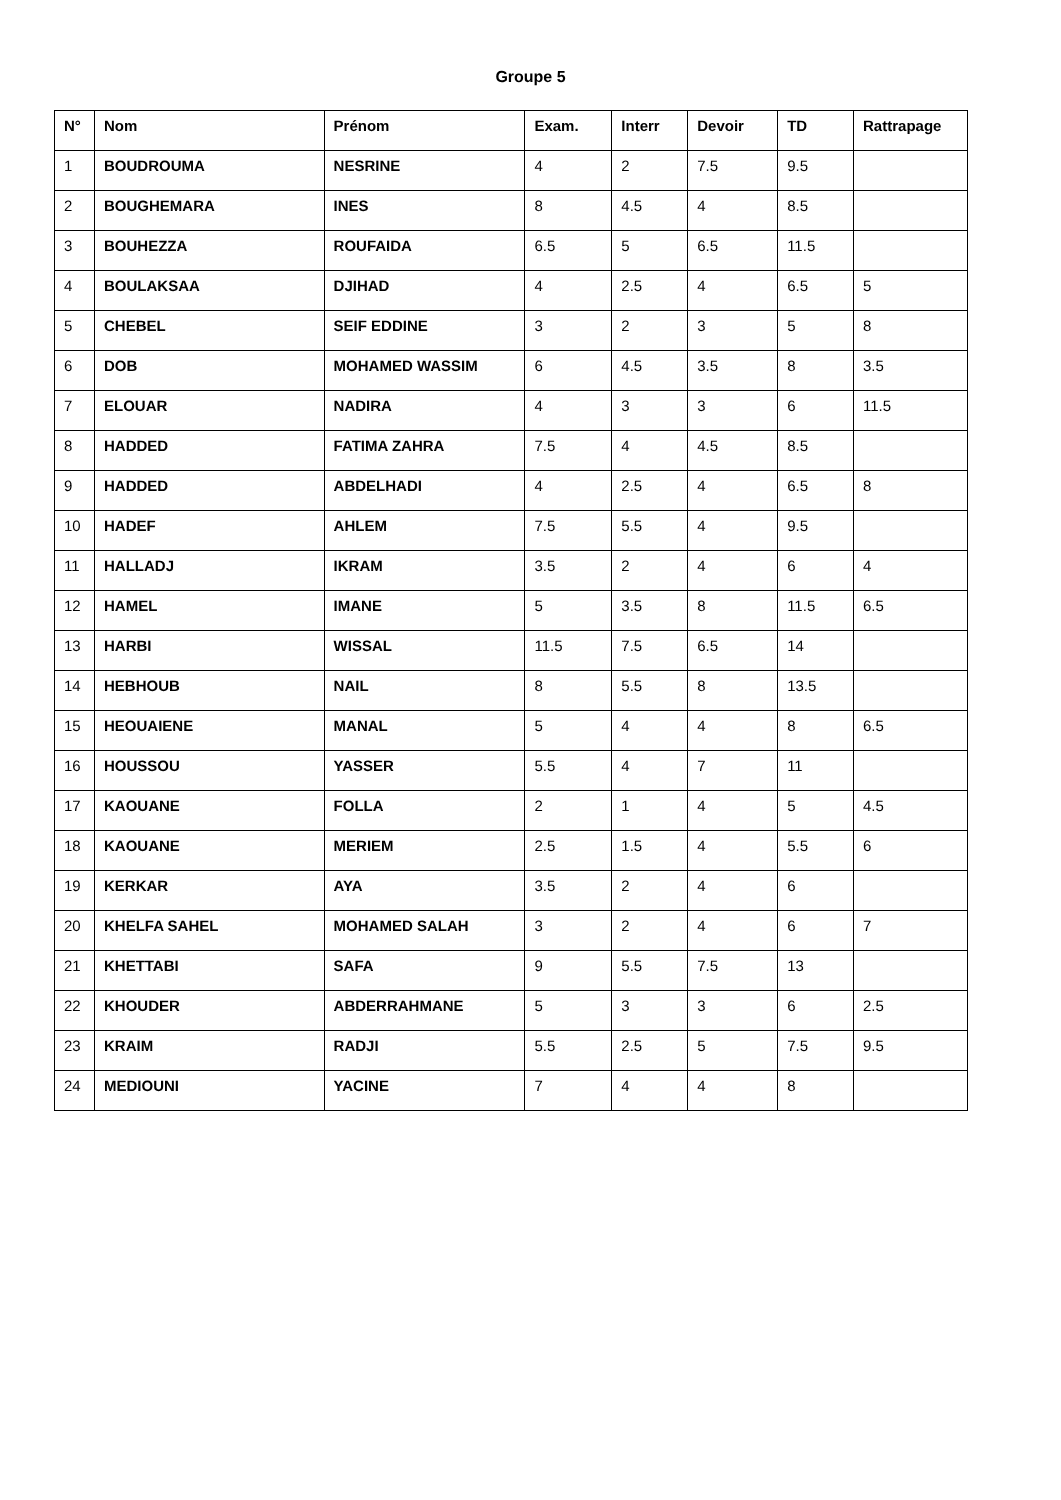Groupe 5
| N° | Nom | Prénom | Exam. | Interr | Devoir | TD | Rattrapage |
| --- | --- | --- | --- | --- | --- | --- | --- |
| 1 | BOUDROUMA | NESRINE | 4 | 2 | 7.5 | 9.5 | |
| 2 | BOUGHEMARA | INES | 8 | 4.5 | 4 | 8.5 | |
| 3 | BOUHEZZA | ROUFAIDA | 6.5 | 5 | 6.5 | 11.5 | |
| 4 | BOULAKSAA | DJIHAD | 4 | 2.5 | 4 | 6.5 | 5 |
| 5 | CHEBEL | SEIF EDDINE | 3 | 2 | 3 | 5 | 8 |
| 6 | DOB | MOHAMED WASSIM | 6 | 4.5 | 3.5 | 8 | 3.5 |
| 7 | ELOUAR | NADIRA | 4 | 3 | 3 | 6 | 11.5 |
| 8 | HADDED | FATIMA ZAHRA | 7.5 | 4 | 4.5 | 8.5 | |
| 9 | HADDED | ABDELHADI | 4 | 2.5 | 4 | 6.5 | 8 |
| 10 | HADEF | AHLEM | 7.5 | 5.5 | 4 | 9.5 | |
| 11 | HALLADJ | IKRAM | 3.5 | 2 | 4 | 6 | 4 |
| 12 | HAMEL | IMANE | 5 | 3.5 | 8 | 11.5 | 6.5 |
| 13 | HARBI | WISSAL | 11.5 | 7.5 | 6.5 | 14 | |
| 14 | HEBHOUB | NAIL | 8 | 5.5 | 8 | 13.5 | |
| 15 | HEOUAIENE | MANAL | 5 | 4 | 4 | 8 | 6.5 |
| 16 | HOUSSOU | YASSER | 5.5 | 4 | 7 | 11 | |
| 17 | KAOUANE | FOLLA | 2 | 1 | 4 | 5 | 4.5 |
| 18 | KAOUANE | MERIEM | 2.5 | 1.5 | 4 | 5.5 | 6 |
| 19 | KERKAR | AYA | 3.5 | 2 | 4 | 6 | |
| 20 | KHELFA SAHEL | MOHAMED SALAH | 3 | 2 | 4 | 6 | 7 |
| 21 | KHETTABI | SAFA | 9 | 5.5 | 7.5 | 13 | |
| 22 | KHOUDER | ABDERRAHMANE | 5 | 3 | 3 | 6 | 2.5 |
| 23 | KRAIM | RADJI | 5.5 | 2.5 | 5 | 7.5 | 9.5 |
| 24 | MEDIOUNI | YACINE | 7 | 4 | 4 | 8 | |